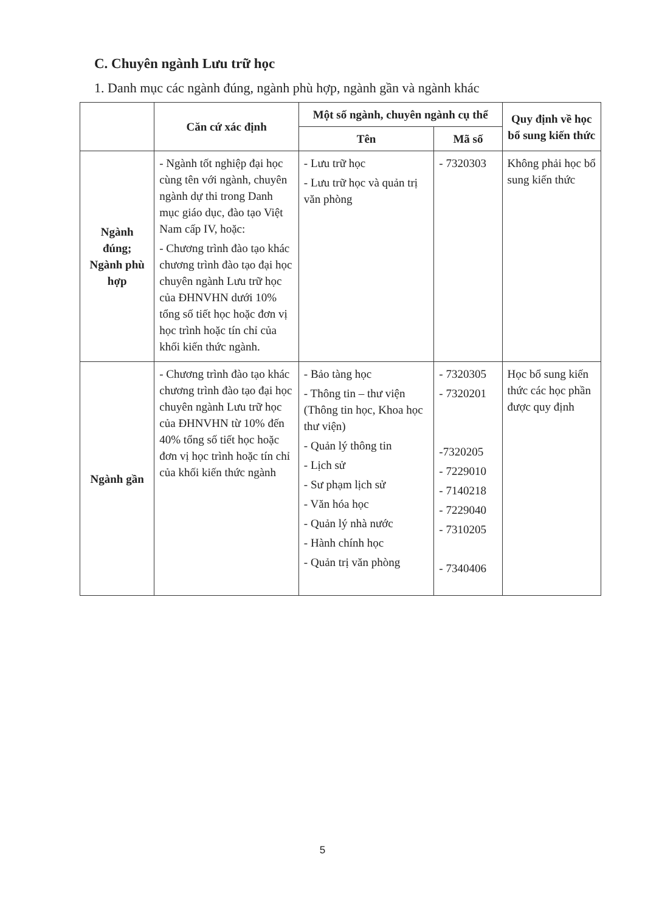C. Chuyên ngành Lưu trữ học
1. Danh mục các ngành đúng, ngành phù hợp, ngành gần và ngành khác
| | Căn cứ xác định | Một số ngành, chuyên ngành cụ thể | | Quy định về học bổ sung kiến thức |
| --- | --- | --- | --- | --- |
| | | Tên | Mã số | |
| Ngành đúng; Ngành phù hợp | - Ngành tốt nghiệp đại học cùng tên với ngành, chuyên ngành dự thi trong Danh mục giáo dục, đào tạo Việt Nam cấp IV, hoặc: - Chương trình đào tạo khác chương trình đào tạo đại học chuyên ngành Lưu trữ học của ĐHNVHN dưới 10% tổng số tiết học hoặc đơn vị học trình hoặc tín chỉ của khối kiến thức ngành. | - Lưu trữ học - Lưu trữ học và quản trị văn phòng | - 7320303 | Không phải học bổ sung kiến thức |
| Ngành gần | - Chương trình đào tạo khác chương trình đào tạo đại học chuyên ngành Lưu trữ học của ĐHNVHN từ 10% đến 40% tổng số tiết học hoặc đơn vị học trình hoặc tín chỉ của khối kiến thức ngành | - Bảo tàng học - Thông tin – thư viện (Thông tin học, Khoa học thư viện) - Quản lý thông tin - Lịch sử - Sư phạm lịch sử - Văn hóa học - Quản lý nhà nước - Hành chính học - Quản trị văn phòng | - 7320305 - 7320201 -7320205 - 7229010 - 7140218 - 7229040 - 7310205 - 7340406 | Học bổ sung kiến thức các học phần được quy định |
5